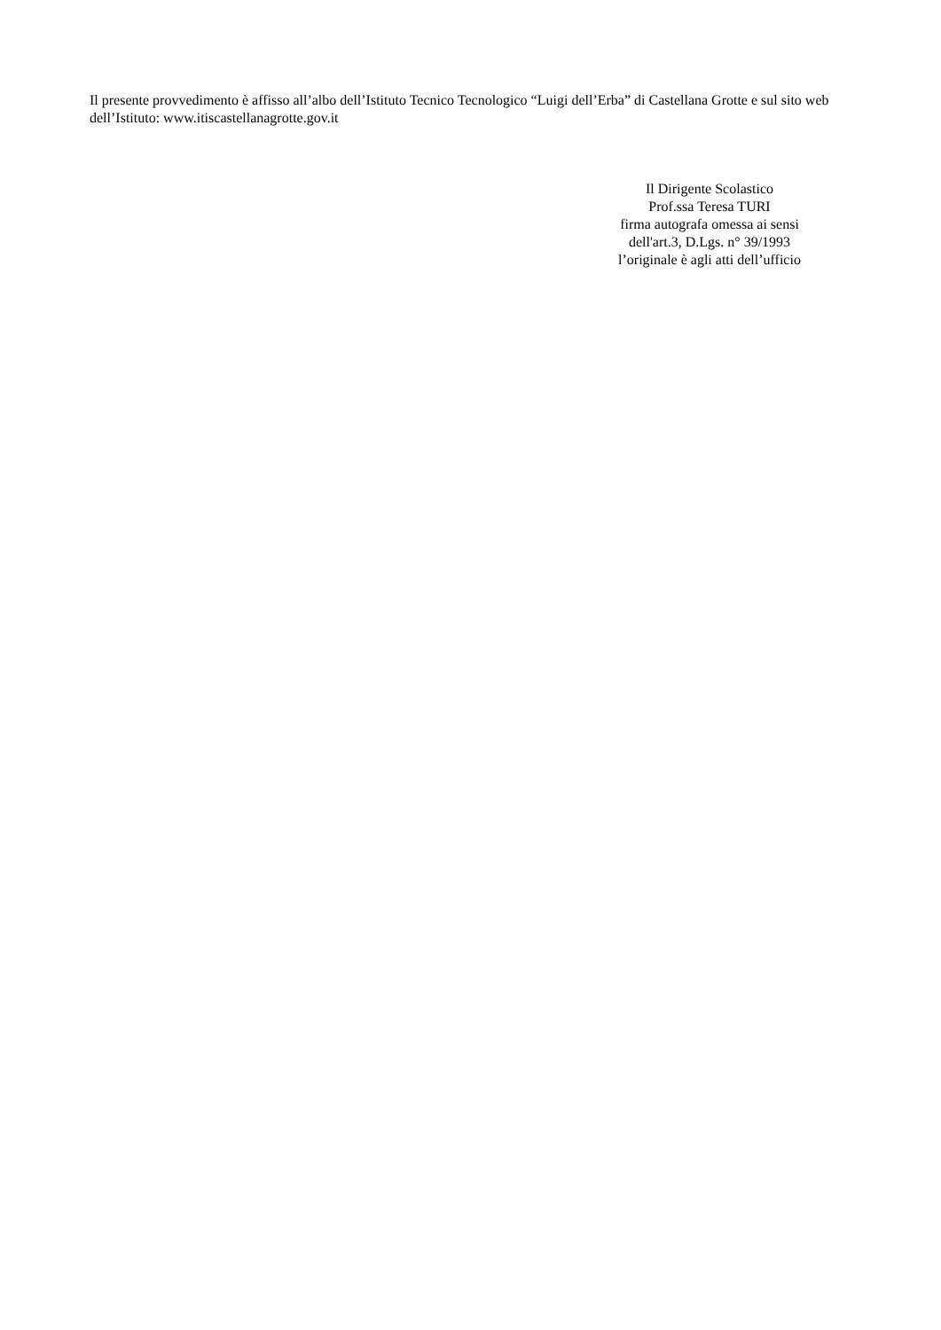Il presente provvedimento è affisso all’albo dell’Istituto Tecnico Tecnologico “Luigi dell’Erba” di Castellana Grotte e sul sito web dell’Istituto: www.itiscastellanagrotte.gov.it
Il Dirigente Scolastico
Prof.ssa Teresa TURI
firma autografa omessa ai sensi
dell'art.3, D.Lgs. n° 39/1993
l’originale è agli atti dell’ufficio